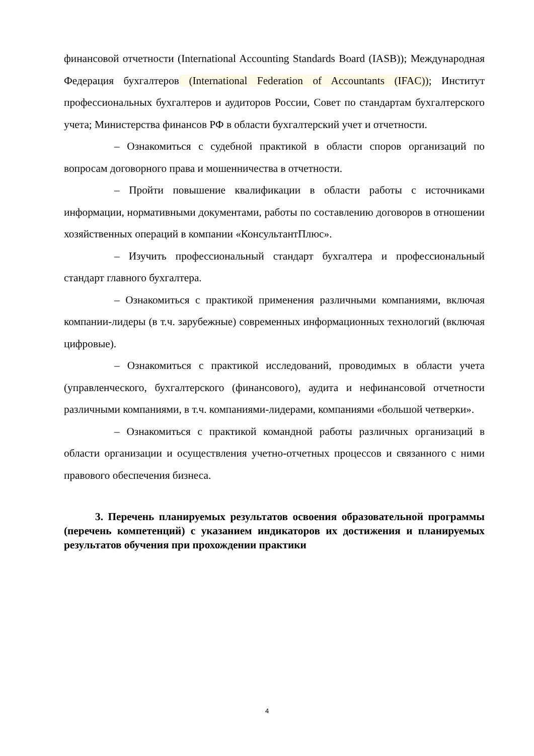финансовой отчетности (International Accounting Standards Board (IASB)); Международная Федерация бухгалтеров (International Federation of Accountants (IFAC)); Институт профессиональных бухгалтеров и аудиторов России, Совет по стандартам бухгалтерского учета; Министерства финансов РФ в области бухгалтерский учет и отчетности.
– Ознакомиться с судебной практикой в области споров организаций по вопросам договорного права и мошенничества в отчетности.
– Пройти повышение квалификации в области работы с источниками информации, нормативными документами, работы по составлению договоров в отношении хозяйственных операций в компании «КонсультантПлюс».
– Изучить профессиональный стандарт бухгалтера и профессиональный стандарт главного бухгалтера.
– Ознакомиться с практикой применения различными компаниями, включая компании-лидеры (в т.ч. зарубежные) современных информационных технологий (включая цифровые).
– Ознакомиться с практикой исследований, проводимых в области учета (управленческого, бухгалтерского (финансового), аудита и нефинансовой отчетности различными компаниями, в т.ч. компаниями-лидерами, компаниями «большой четверки».
– Ознакомиться с практикой командной работы различных организаций в области организации и осуществления учетно-отчетных процессов и связанного с ними правового обеспечения бизнеса.
3. Перечень планируемых результатов освоения образовательной программы (перечень компетенций) с указанием индикаторов их достижения и планируемых результатов обучения при прохождении практики
4